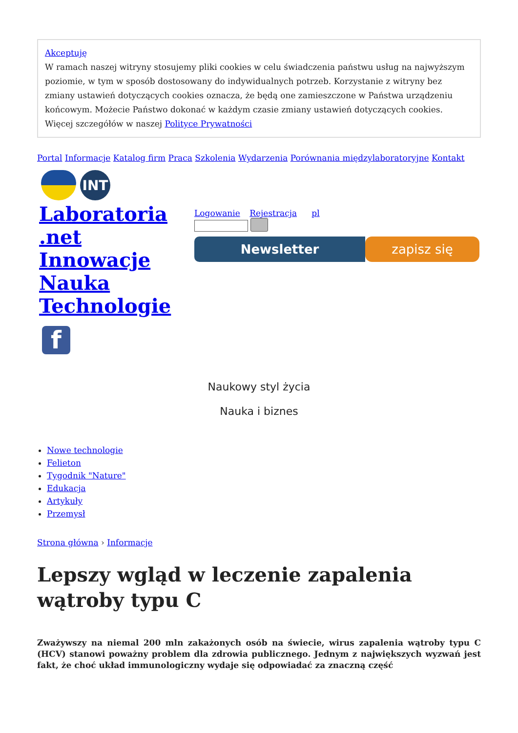Akceptuję
W ramach naszej witryny stosujemy pliki cookies w celu świadczenia państwu usług na najwyższym poziomie, w tym w sposób dostosowany do indywidualnych potrzeb. Korzystanie z witryny bez zmiany ustawień dotyczących cookies oznacza, że będą one zamieszczone w Państwa urządzeniu końcowym. Możecie Państwo dokonać w każdym czasie zmiany ustawień dotyczących cookies. Więcej szczegółów w naszej Polityce Prywatności
Portal Informacje Katalog firm Praca Szkolenia Wydarzenia Porównania międzylaboratoryjne Kontakt
INT
Laboratoria .net Innowacje Nauka Technologie
Logowanie Rejestracja pl
Newsletter zapisz się
f
Naukowy styl życia
Nauka i biznes
Nowe technologie
Felieton
Tygodnik "Nature"
Edukacja
Artykuły
Przemysł
Strona główna › Informacje
Lepszy wgląd w leczenie zapalenia wątroby typu C
Zważywszy na niemal 200 mln zakażonych osób na świecie, wirus zapalenia wątroby typu C (HCV) stanowi poważny problem dla zdrowia publicznego. Jednym z największych wyzwań jest fakt, że choć układ immunologiczny wydaje się odpowiadać za znaczną część